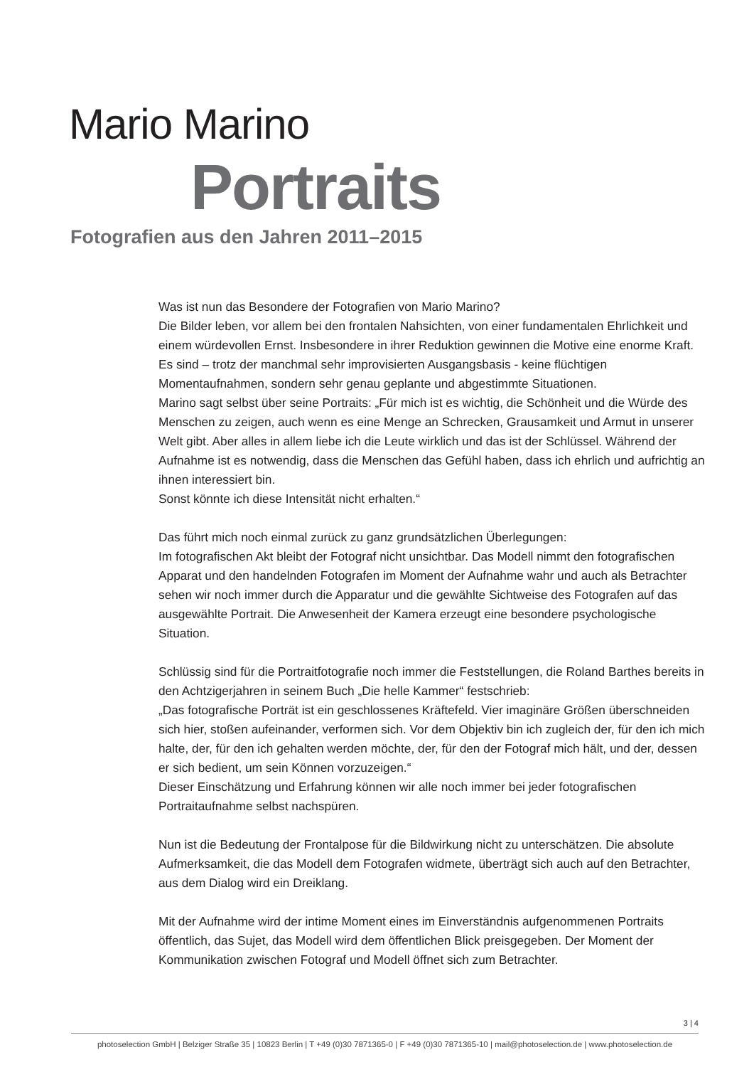Mario Marino
Portraits
Fotografien aus den Jahren 2011–2015
Was ist nun das Besondere der Fotografien von Mario Marino?
Die Bilder leben, vor allem bei den frontalen Nahsichten, von einer fundamentalen Ehrlichkeit und einem würdevollen Ernst. Insbesondere in ihrer Reduktion gewinnen die Motive eine enorme Kraft.
Es sind – trotz der manchmal sehr improvisierten Ausgangsbasis - keine flüchtigen Momentaufnahmen, sondern sehr genau geplante und abgestimmte Situationen.
Marino sagt selbst über seine Portraits: „Für mich ist es wichtig, die Schönheit und die Würde des Menschen zu zeigen, auch wenn es eine Menge an Schrecken, Grausamkeit und Armut in unserer Welt gibt. Aber alles in allem liebe ich die Leute wirklich und das ist der Schlüssel. Während der Aufnahme ist es notwendig, dass die Menschen das Gefühl haben, dass ich ehrlich und aufrichtig an ihnen interessiert bin.
Sonst könnte ich diese Intensität nicht erhalten.“
Das führt mich noch einmal zurück zu ganz grundsätzlichen Überlegungen:
Im fotografischen Akt bleibt der Fotograf nicht unsichtbar. Das Modell nimmt den fotografischen Apparat und den handelnden Fotografen im Moment der Aufnahme wahr und auch als Betrachter sehen wir noch immer durch die Apparatur und die gewählte Sichtweise des Fotografen auf das ausgewählte Portrait. Die Anwesenheit der Kamera erzeugt eine besondere psychologische Situation.
Schlüssig sind für die Portraitfotografie noch immer die Feststellungen, die Roland Barthes bereits in den Achtzigerjahren in seinem Buch „Die helle Kammer“ festschrieb:
„Das fotografische Porträt ist ein geschlossenes Kräftefeld. Vier imaginäre Größen überschneiden sich hier, stoßen aufeinander, verformen sich. Vor dem Objektiv bin ich zugleich der, für den ich mich halte, der, für den ich gehalten werden möchte, der, für den der Fotograf mich hält, und der, dessen er sich bedient, um sein Können vorzuzeigen.“
Dieser Einschätzung und Erfahrung können wir alle noch immer bei jeder fotografischen Portraitaufnahme selbst nachspüren.
Nun ist die Bedeutung der Frontalpose für die Bildwirkung nicht zu unterschätzen. Die absolute Aufmerksamkeit, die das Modell dem Fotografen widmete, überträgt sich auch auf den Betrachter, aus dem Dialog wird ein Dreiklang.
Mit der Aufnahme wird der intime Moment eines im Einverständnis aufgenommenen Portraits öffentlich, das Sujet, das Modell wird dem öffentlichen Blick preisgegeben. Der Moment der Kommunikation zwischen Fotograf und Modell öffnet sich zum Betrachter.
3 | 4
photoselection GmbH | Belziger Straße 35 | 10823 Berlin | T +49 (0)30 7871365-0 | F +49 (0)30 7871365-10 | mail@photoselection.de | www.photoselection.de